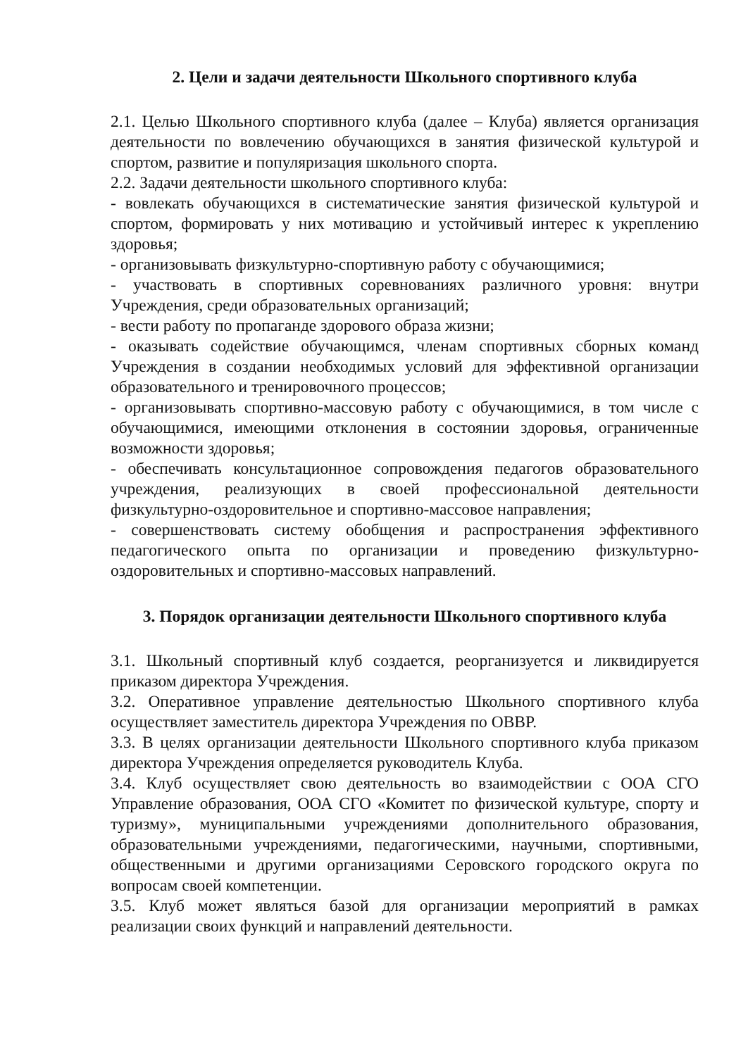2. Цели и задачи деятельности Школьного спортивного клуба
2.1. Целью Школьного спортивного клуба (далее – Клуба) является организация деятельности по вовлечению обучающихся в занятия физической культурой и спортом, развитие и популяризация школьного спорта.
2.2. Задачи деятельности школьного спортивного клуба:
- вовлекать обучающихся в систематические занятия физической культурой и спортом, формировать у них мотивацию и устойчивый интерес к укреплению здоровья;
- организовывать физкультурно-спортивную работу с обучающимися;
- участвовать в спортивных соревнованиях различного уровня: внутри Учреждения, среди образовательных организаций;
- вести работу по пропаганде здорового образа жизни;
- оказывать содействие обучающимся, членам спортивных сборных команд Учреждения в создании необходимых условий для эффективной организации образовательного и тренировочного процессов;
- организовывать спортивно-массовую работу с обучающимися, в том числе с обучающимися, имеющими отклонения в состоянии здоровья, ограниченные возможности здоровья;
- обеспечивать консультационное сопровождения педагогов образовательного учреждения, реализующих в своей профессиональной деятельности физкультурно-оздоровительное и спортивно-массовое направления;
- совершенствовать систему обобщения и распространения эффективного педагогического опыта по организации и проведению физкультурно-оздоровительных и спортивно-массовых направлений.
3. Порядок организации деятельности Школьного спортивного клуба
3.1. Школьный спортивный клуб создается, реорганизуется и ликвидируется приказом директора Учреждения.
3.2. Оперативное управление деятельностью Школьного спортивного клуба осуществляет заместитель директора Учреждения по ОВВР.
3.3. В целях организации деятельности Школьного спортивного клуба приказом директора Учреждения определяется руководитель Клуба.
3.4. Клуб осуществляет свою деятельность во взаимодействии с ООА СГО Управление образования, ООА СГО «Комитет по физической культуре, спорту и туризму», муниципальными учреждениями дополнительного образования, образовательными учреждениями, педагогическими, научными, спортивными, общественными и другими организациями Серовского городского округа по вопросам своей компетенции.
3.5. Клуб может являться базой для организации мероприятий в рамках реализации своих функций и направлений деятельности.